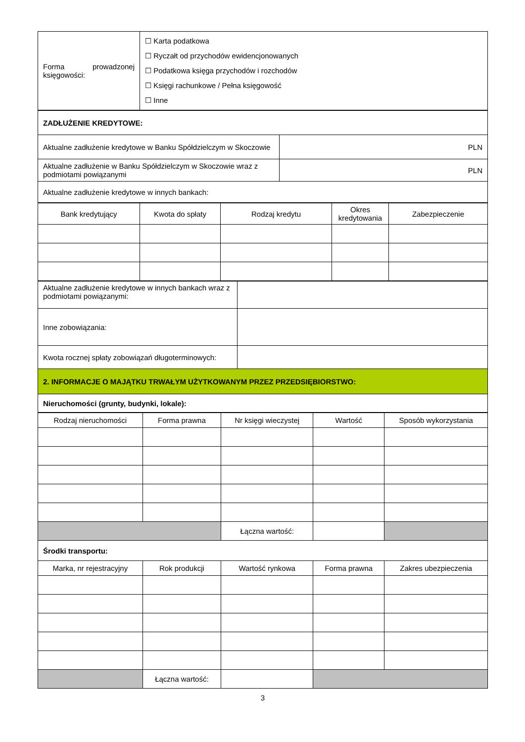| Forma prowadzonej księgowości: | ☐ Karta podatkowa ☐ Ryczałt od przychodów ewidencjonowanych ☐ Podatkowa księga przychodów i rozchodów ☐ Księgi rachunkowe / Pełna księgowość ☐ Inne |
| ZADŁUŻENIE KREDYTOWE: | |
| Aktualne zadłużenie kredytowe w Banku Spółdzielczym w Skoczowie | PLN |
| Aktualne zadłużenie w Banku Spółdzielczym w Skoczowie wraz z podmiotami powiązanymi | PLN |
| Aktualne zadłużenie kredytowe w innych bankach: | |
| Bank kredytujący | Kwota do spłaty | Rodzaj kredytu | Okres kredytowania | Zabezpieczenie |
| --- | --- | --- | --- | --- |
| Aktualne zadłużenie kredytowe w innych bankach wraz z podmiotami powiązanymi: | |
| Inne zobowiązania: | |
| Kwota rocznej spłaty zobowiązań długoterminowych: | |
| 2. INFORMACJE O MAJĄTKU TRWAŁYM UŻYTKOWANYM PRZEZ PRZEDSIĘBIORSTWO: | |
| Nieruchomości (grunty, budynki, lokale): | |
| Rodzaj nieruchomości | Forma prawna | Nr księgi wieczystej | Wartość | Sposób wykorzystania |
| --- | --- | --- | --- | --- |
| | | Łączna wartość: | | |
| Środki transportu: | | | | |
| Marka, nr rejestracyjny | Rok produkcji | Wartość rynkowa | Forma prawna | Zakres ubezpieczenia |
| | Łączna wartość: | | | |
3